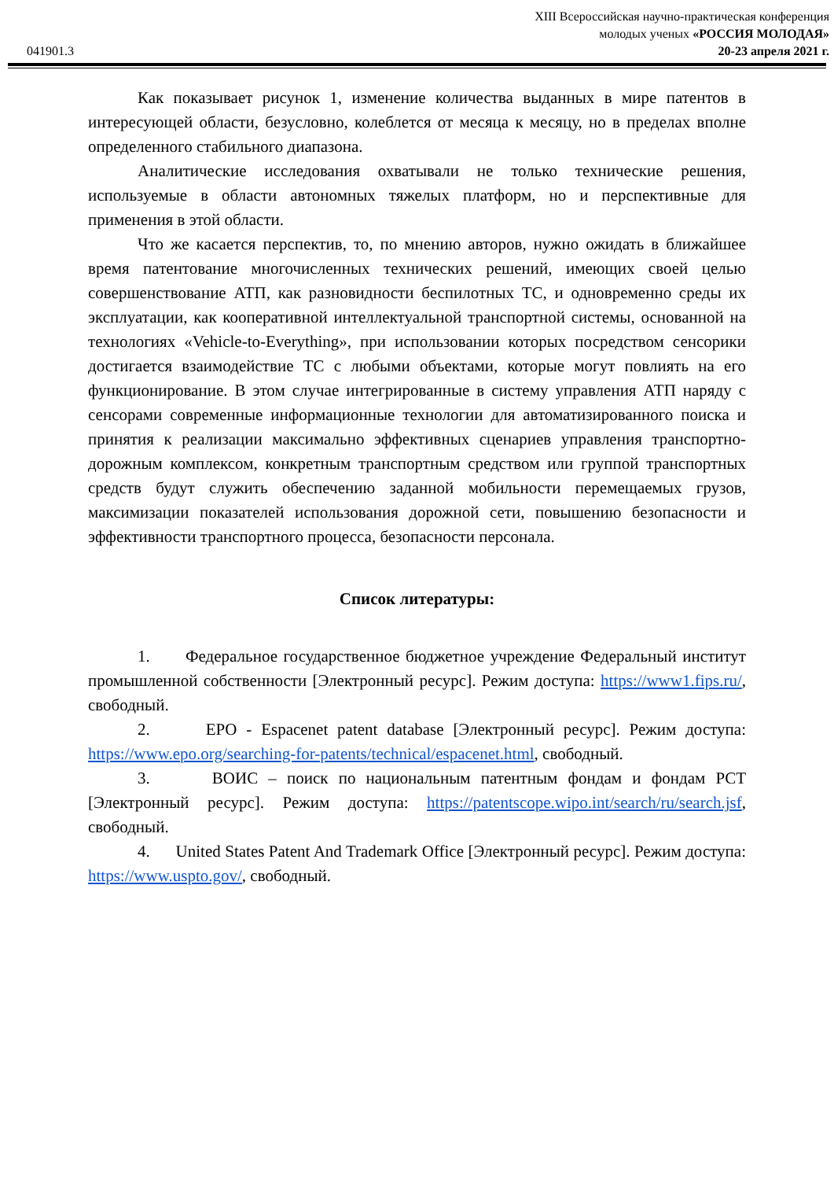XIII Всероссийская научно-практическая конференция
молодых ученых «РОССИЯ МОЛОДАЯ»
041901.3 20-23 апреля 2021 г.
Как показывает рисунок 1, изменение количества выданных в мире патентов в интересующей области, безусловно, колеблется от месяца к месяцу, но в пределах вполне определенного стабильного диапазона.
Аналитические исследования охватывали не только технические решения, используемые в области автономных тяжелых платформ, но и перспективные для применения в этой области.
Что же касается перспектив, то, по мнению авторов, нужно ожидать в ближайшее время патентование многочисленных технических решений, имеющих своей целью совершенствование АТП, как разновидности беспилотных ТС, и одновременно среды их эксплуатации, как кооперативной интеллектуальной транспортной системы, основанной на технологиях «Vehicle-to-Everything», при использовании которых посредством сенсорики достигается взаимодействие ТС с любыми объектами, которые могут повлиять на его функционирование. В этом случае интегрированные в систему управления АТП наряду с сенсорами современные информационные технологии для автоматизированного поиска и принятия к реализации максимально эффективных сценариев управления транспортно-дорожным комплексом, конкретным транспортным средством или группой транспортных средств будут служить обеспечению заданной мобильности перемещаемых грузов, максимизации показателей использования дорожной сети, повышению безопасности и эффективности транспортного процесса, безопасности персонала.
Список литературы:
1. Федеральное государственное бюджетное учреждение Федеральный институт промышленной собственности [Электронный ресурс]. Режим доступа: https://www1.fips.ru/, свободный.
2. EPO - Espacenet patent database [Электронный ресурс]. Режим доступа: https://www.epo.org/searching-for-patents/technical/espacenet.html, свободный.
3. ВОИС – поиск по национальным патентным фондам и фондам PCT [Электронный ресурс]. Режим доступа: https://patentscope.wipo.int/search/ru/search.jsf, свободный.
4. United States Patent And Trademark Office [Электронный ресурс]. Режим доступа: https://www.uspto.gov/, свободный.